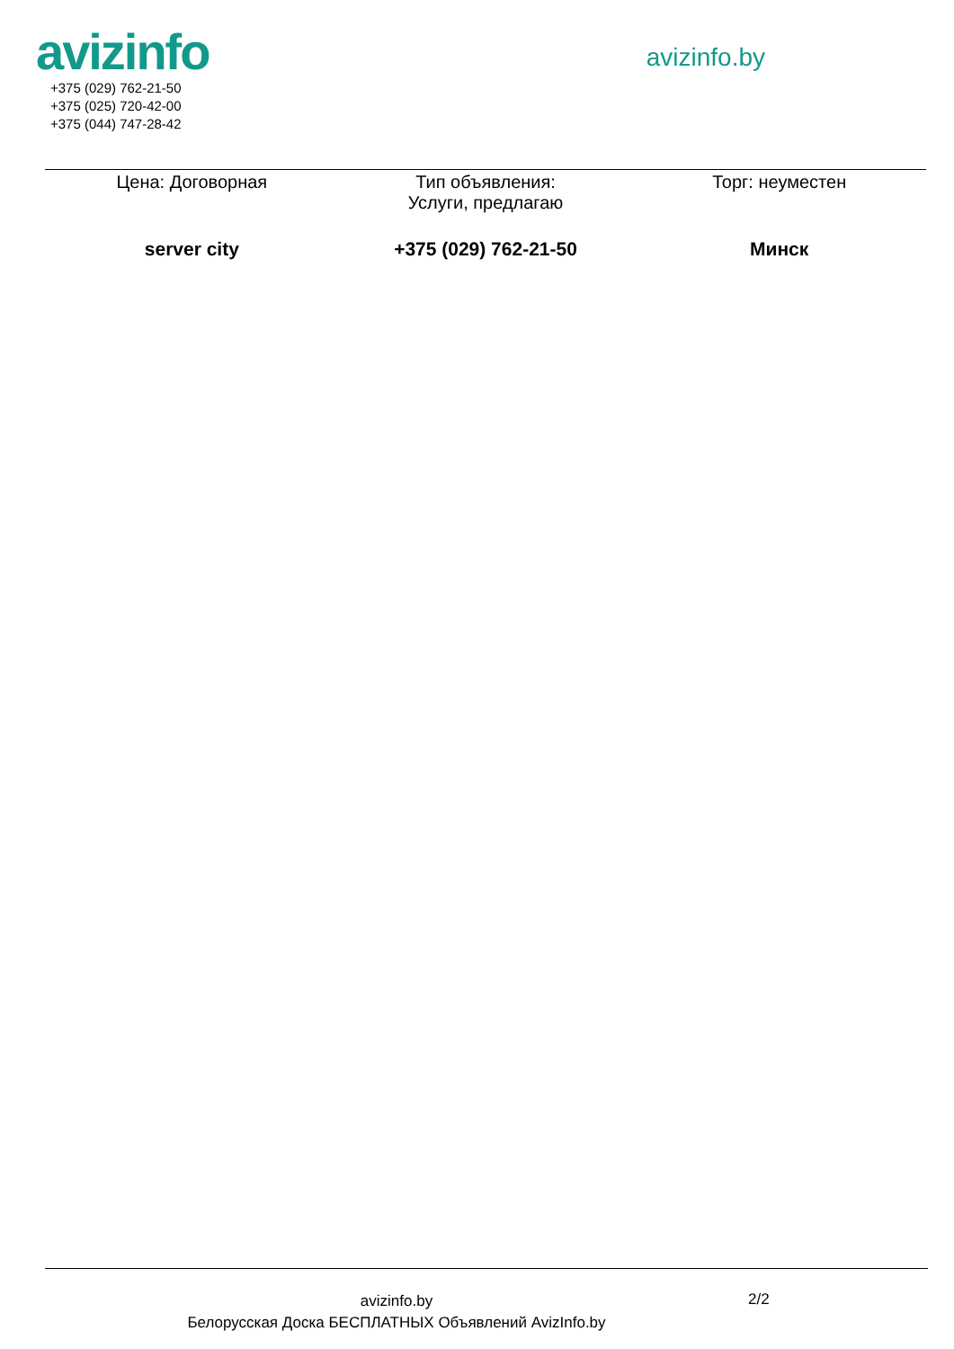avizinfo
+375 (029) 762-21-50
+375 (025) 720-42-00
+375 (044) 747-28-42
avizinfo.by
Цена: Договорная Тип объявления:
Услуги, предлагаю
Торг: неуместен
server city +375 (029) 762-21-50 Минск
avizinfo.by
Белорусская Доска БЕСПЛАТНЫХ Объявлений AvizInfo.by
2/2